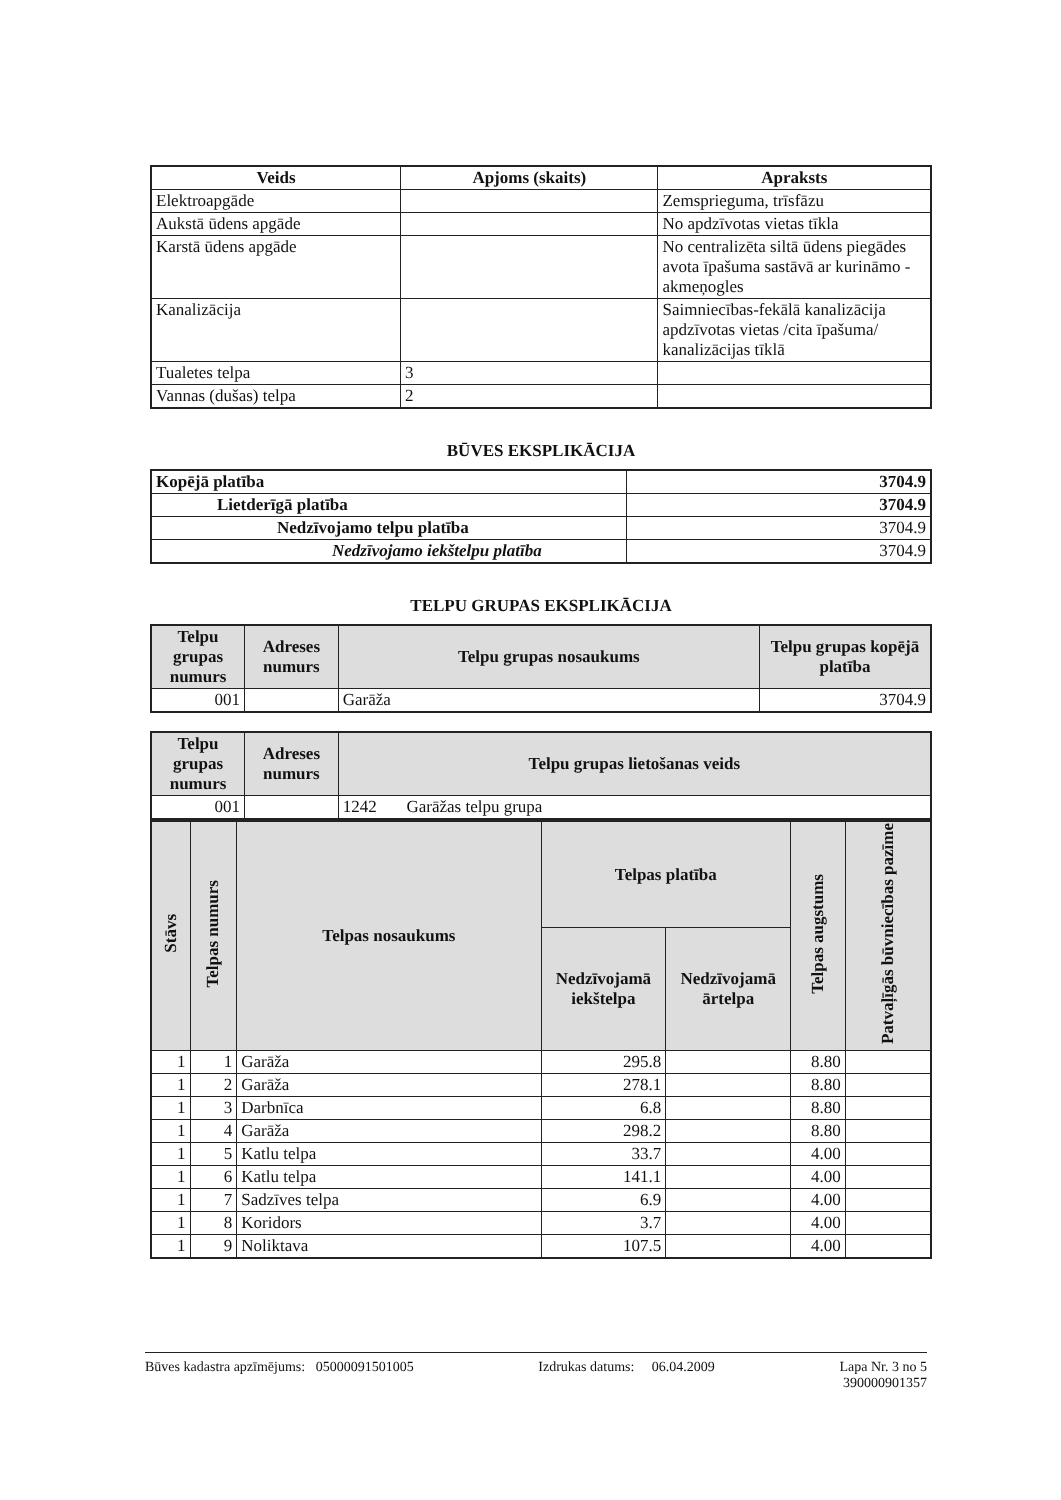| Veids | Apjoms (skaits) | Apraksts |
| --- | --- | --- |
| Elektroapgāde | | Zemsprieguma, trīsfāzu |
| Aukstā ūdens apgāde | | No apdzīvotas vietas tīkla |
| Karstā ūdens apgāde | | No centralizēta siltā ūdens piegādes avota īpašuma sastāvā ar kurināmo - akmeņogles |
| Kanalizācija | | Saimniecības-fekālā kanalizācija apdzīvotas vietas /cita īpašuma/ kanalizācijas tīklā |
| Tualetes telpa | 3 | |
| Vannas (dušas) telpa | 2 | |
BŪVES EKSPLIKĀCIJA
| Kopējā platība | 3704.9 |
| Lietderīgā platība | 3704.9 |
| Nedzīvojamo telpu platība | 3704.9 |
| Nedzīvojamo iekštelpu platība | 3704.9 |
TELPU GRUPAS EKSPLIKĀCIJA
| Telpu grupas numurs | Adreses numurs | Telpu grupas nosaukums | Telpu grupas kopējā platība |
| --- | --- | --- | --- |
| 001 | | Garāža | 3704.9 |
| Telpu grupas numurs | Adreses numurs | Telpu grupas lietošanas veids |
| --- | --- | --- |
| 001 | | 1242 Garāžas telpu grupa |
| Stāvs | Telpas numurs | Telpas nosaukums | Telpas platība | | Telpas augstums | Patvaļīgās būvniecības pazīme |
| --- | --- | --- | --- | --- | --- | --- |
| | | | Nedzīvojamā iekštelpa | Nedzīvojamā ārtelpa | | |
| 1 | 1 | Garāža | 295.8 | | 8.80 | |
| 1 | 2 | Garāža | 278.1 | | 8.80 | |
| 1 | 3 | Darbnīca | 6.8 | | 8.80 | |
| 1 | 4 | Garāža | 298.2 | | 8.80 | |
| 1 | 5 | Katlu telpa | 33.7 | | 4.00 | |
| 1 | 6 | Katlu telpa | 141.1 | | 4.00 | |
| 1 | 7 | Sadzīves telpa | 6.9 | | 4.00 | |
| 1 | 8 | Koridors | 3.7 | | 4.00 | |
| 1 | 9 | Noliktava | 107.5 | | 4.00 | |
Būves kadastra apzīmējums: 05000091501005 Izdrukas datums: 06.04.2009 Lapa Nr. 3 no 5
390000901357